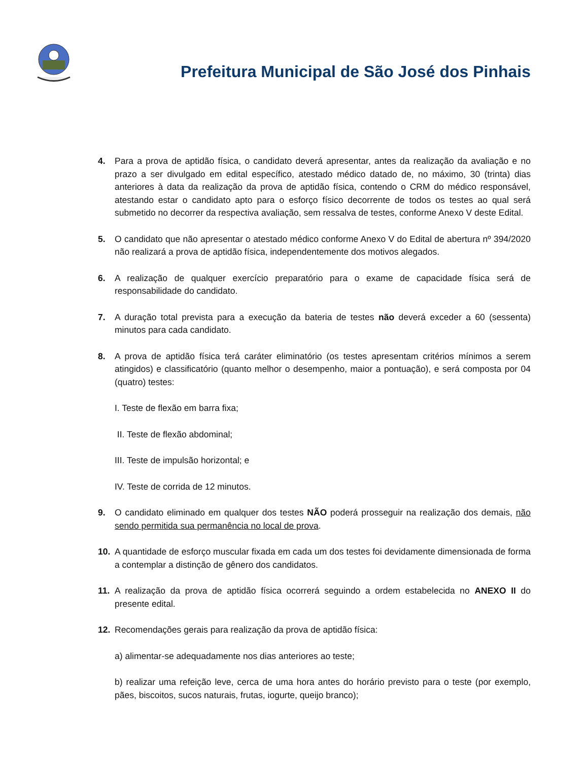Prefeitura Municipal de São José dos Pinhais
4. Para a prova de aptidão física, o candidato deverá apresentar, antes da realização da avaliação e no prazo a ser divulgado em edital específico, atestado médico datado de, no máximo, 30 (trinta) dias anteriores à data da realização da prova de aptidão física, contendo o CRM do médico responsável, atestando estar o candidato apto para o esforço físico decorrente de todos os testes ao qual será submetido no decorrer da respectiva avaliação, sem ressalva de testes, conforme Anexo V deste Edital.
5. O candidato que não apresentar o atestado médico conforme Anexo V do Edital de abertura nº 394/2020 não realizará a prova de aptidão física, independentemente dos motivos alegados.
6. A realização de qualquer exercício preparatório para o exame de capacidade física será de responsabilidade do candidato.
7. A duração total prevista para a execução da bateria de testes não deverá exceder a 60 (sessenta) minutos para cada candidato.
8. A prova de aptidão física terá caráter eliminatório (os testes apresentam critérios mínimos a serem atingidos) e classificatório (quanto melhor o desempenho, maior a pontuação), e será composta por 04 (quatro) testes:
I. Teste de flexão em barra fixa;
II. Teste de flexão abdominal;
III. Teste de impulsão horizontal; e
IV. Teste de corrida de 12 minutos.
9. O candidato eliminado em qualquer dos testes NÃO poderá prosseguir na realização dos demais, não sendo permitida sua permanência no local de prova.
10. A quantidade de esforço muscular fixada em cada um dos testes foi devidamente dimensionada de forma a contemplar a distinção de gênero dos candidatos.
11. A realização da prova de aptidão física ocorrerá seguindo a ordem estabelecida no ANEXO II do presente edital.
12. Recomendações gerais para realização da prova de aptidão física:
a) alimentar-se adequadamente nos dias anteriores ao teste;
b) realizar uma refeição leve, cerca de uma hora antes do horário previsto para o teste (por exemplo, pães, biscoitos, sucos naturais, frutas, iogurte, queijo branco);